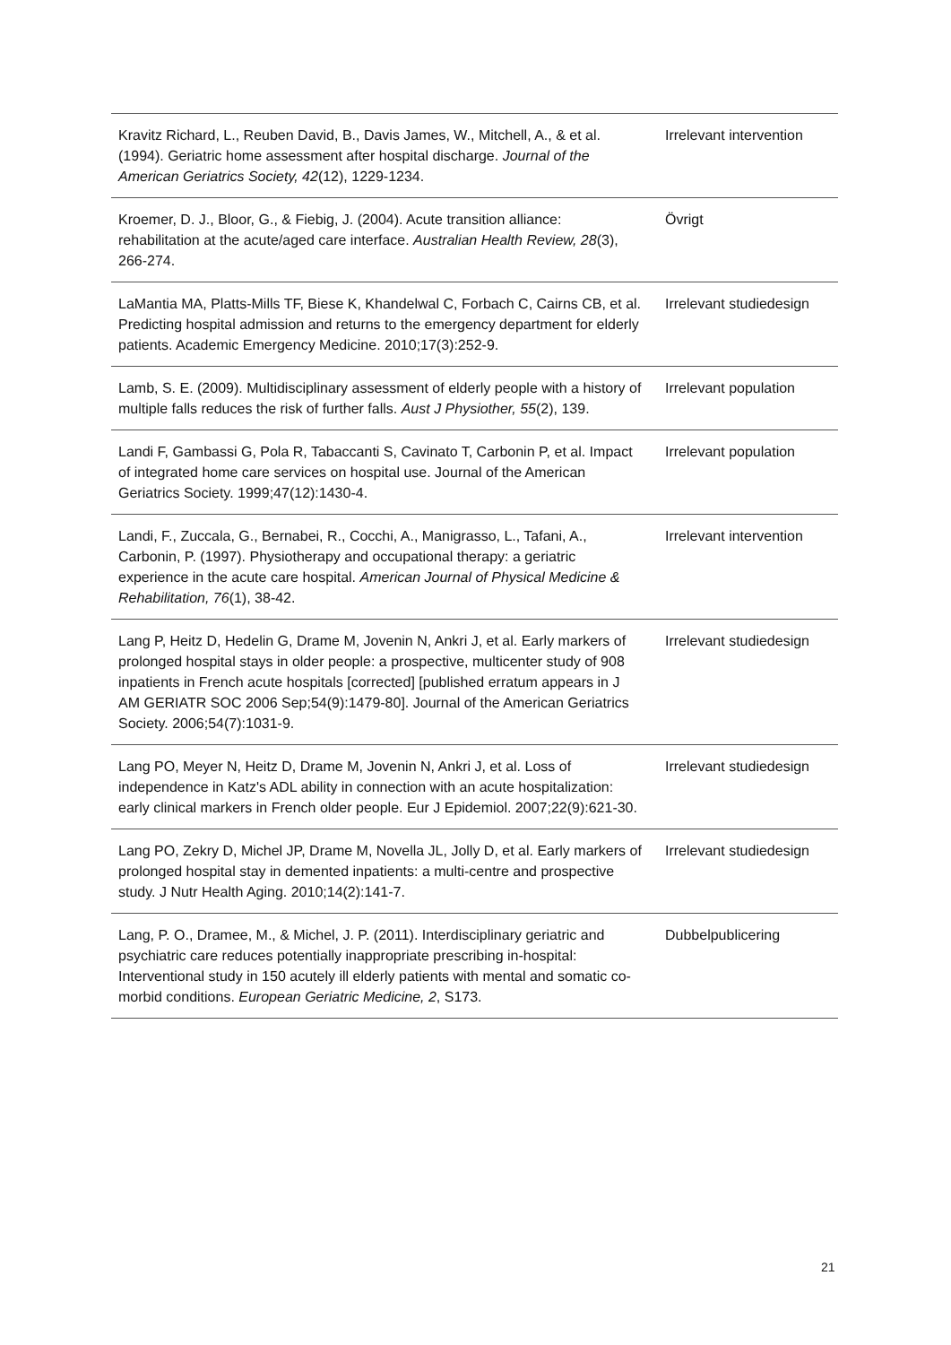| Kravitz Richard, L., Reuben David, B., Davis James, W., Mitchell, A., & et al. (1994). Geriatric home assessment after hospital discharge. Journal of the American Geriatrics Society, 42 (12), 1229-1234. | Irrelevant intervention |
| Kroemer, D. J., Bloor, G., & Fiebig, J. (2004). Acute transition alliance: rehabilitation at the acute/aged care interface. Australian Health Review, 28 (3), 266-274. | Övrigt |
| LaMantia MA, Platts-Mills TF, Biese K, Khandelwal C, Forbach C, Cairns CB, et al. Predicting hospital admission and returns to the emergency department for elderly patients. Academic Emergency Medicine. 2010;17(3):252-9. | Irrelevant studiedesign |
| Lamb, S. E. (2009). Multidisciplinary assessment of elderly people with a history of multiple falls reduces the risk of further falls. Aust J Physiother, 55 (2), 139. | Irrelevant population |
| Landi F, Gambassi G, Pola R, Tabaccanti S, Cavinato T, Carbonin P, et al. Impact of integrated home care services on hospital use. Journal of the American Geriatrics Society. 1999;47(12):1430-4. | Irrelevant population |
| Landi, F., Zuccala, G., Bernabei, R., Cocchi, A., Manigrasso, L., Tafani, A., Carbonin, P. (1997). Physiotherapy and occupational therapy: a geriatric experience in the acute care hospital. American Journal of Physical Medicine & Rehabilitation, 76 (1), 38-42. | Irrelevant intervention |
| Lang P, Heitz D, Hedelin G, Drame M, Jovenin N, Ankri J, et al. Early markers of prolonged hospital stays in older people: a prospective, multicenter study of 908 inpatients in French acute hospitals [corrected] [published erratum appears in J AM GERIATR SOC 2006 Sep;54(9):1479-80]. Journal of the American Geriatrics Society. 2006;54(7):1031-9. | Irrelevant studiedesign |
| Lang PO, Meyer N, Heitz D, Drame M, Jovenin N, Ankri J, et al. Loss of independence in Katz's ADL ability in connection with an acute hospitalization: early clinical markers in French older people. Eur J Epidemiol. 2007;22(9):621-30. | Irrelevant studiedesign |
| Lang PO, Zekry D, Michel JP, Drame M, Novella JL, Jolly D, et al. Early markers of prolonged hospital stay in demented inpatients: a multi-centre and prospective study. J Nutr Health Aging. 2010;14(2):141-7. | Irrelevant studiedesign |
| Lang, P. O., Dramee, M., & Michel, J. P. (2011). Interdisciplinary geriatric and psychiatric care reduces potentially inappropriate prescribing in-hospital: Interventional study in 150 acutely ill elderly patients with mental and somatic co-morbid conditions. European Geriatric Medicine, 2 , S173. | Dubbelpublicering |
21